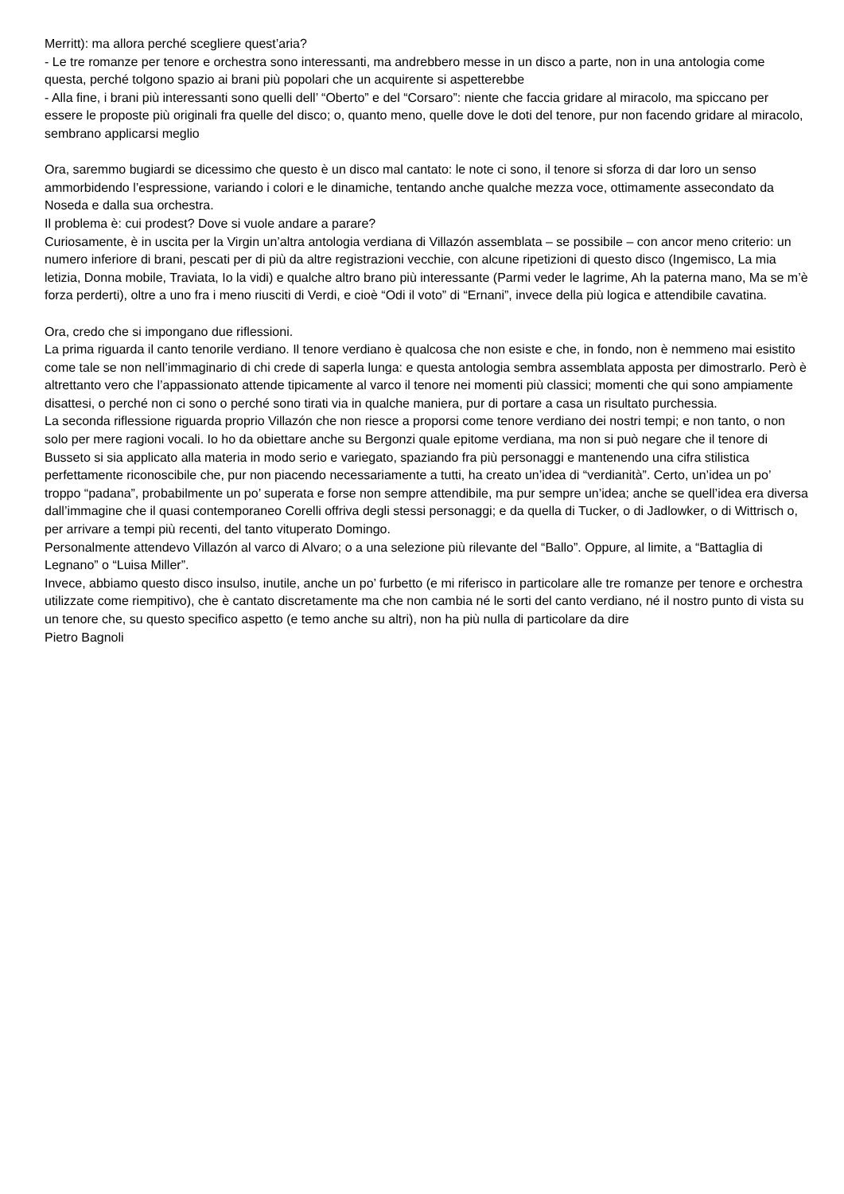Merritt): ma allora perché scegliere quest’aria?
- Le tre romanze per tenore e orchestra sono interessanti, ma andrebbero messe in un disco a parte, non in una antologia come questa, perché tolgono spazio ai brani più popolari che un acquirente si aspetterebbe
- Alla fine, i brani più interessanti sono quelli dell’ “Oberto” e del “Corsaro”: niente che faccia gridare al miracolo, ma spiccano per essere le proposte più originali fra quelle del disco; o, quanto meno, quelle dove le doti del tenore, pur non facendo gridare al miracolo, sembrano applicarsi meglio
Ora, saremmo bugiardi se dicessimo che questo è un disco mal cantato: le note ci sono, il tenore si sforza di dar loro un senso ammorbidendo l’espressione, variando i colori e le dinamiche, tentando anche qualche mezza voce, ottimamente assecondato da Noseda e dalla sua orchestra.
Il problema è: cui prodest? Dove si vuole andare a parare?
Curiosamente, è in uscita per la Virgin un’altra antologia verdiana di Villazón assemblata – se possibile – con ancor meno criterio: un numero inferiore di brani, pescati per di più da altre registrazioni vecchie, con alcune ripetizioni di questo disco (Ingemisco, La mia letizia, Donna mobile, Traviata, Io la vidi) e qualche altro brano più interessante (Parmi veder le lagrime, Ah la paterna mano, Ma se m’è forza perderti), oltre a uno fra i meno riusciti di Verdi, e cioè “Odi il voto” di “Ernani”, invece della più logica e attendibile cavatina.
Ora, credo che si impongano due riflessioni.
La prima riguarda il canto tenorile verdiano. Il tenore verdiano è qualcosa che non esiste e che, in fondo, non è nemmeno mai esistito come tale se non nell’immaginario di chi crede di saperla lunga: e questa antologia sembra assemblata apposta per dimostrarlo. Però è altrettanto vero che l’appassionato attende tipicamente al varco il tenore nei momenti più classici; momenti che qui sono ampiamente disattesi, o perché non ci sono o perché sono tirati via in qualche maniera, pur di portare a casa un risultato purchessia.
La seconda riflessione riguarda proprio Villazón che non riesce a proporsi come tenore verdiano dei nostri tempi; e non tanto, o non solo per mere ragioni vocali. Io ho da obiettare anche su Bergonzi quale epitome verdiana, ma non si può negare che il tenore di Busseto si sia applicato alla materia in modo serio e variegato, spaziando fra più personaggi e mantenendo una cifra stilistica perfettamente riconoscibile che, pur non piacendo necessariamente a tutti, ha creato un’idea di “verdianità”. Certo, un’idea un po’ troppo “padana”, probabilmente un po’ superata e forse non sempre attendibile, ma pur sempre un’idea; anche se quell’idea era diversa dall’immagine che il quasi contemporaneo Corelli offriva degli stessi personaggi; e da quella di Tucker, o di Jadlowker, o di Wittrisch o, per arrivare a tempi più recenti, del tanto vituperato Domingo.
Personalmente attendevo Villazón al varco di Alvaro; o a una selezione più rilevante del “Ballo”. Oppure, al limite, a “Battaglia di Legnano” o “Luisa Miller”.
Invece, abbiamo questo disco insulso, inutile, anche un po’ furbetto (e mi riferisco in particolare alle tre romanze per tenore e orchestra utilizzate come riempitivo), che è cantato discretamente ma che non cambia né le sorti del canto verdiano, né il nostro punto di vista su un tenore che, su questo specifico aspetto (e temo anche su altri), non ha più nulla di particolare da dire
Pietro Bagnoli